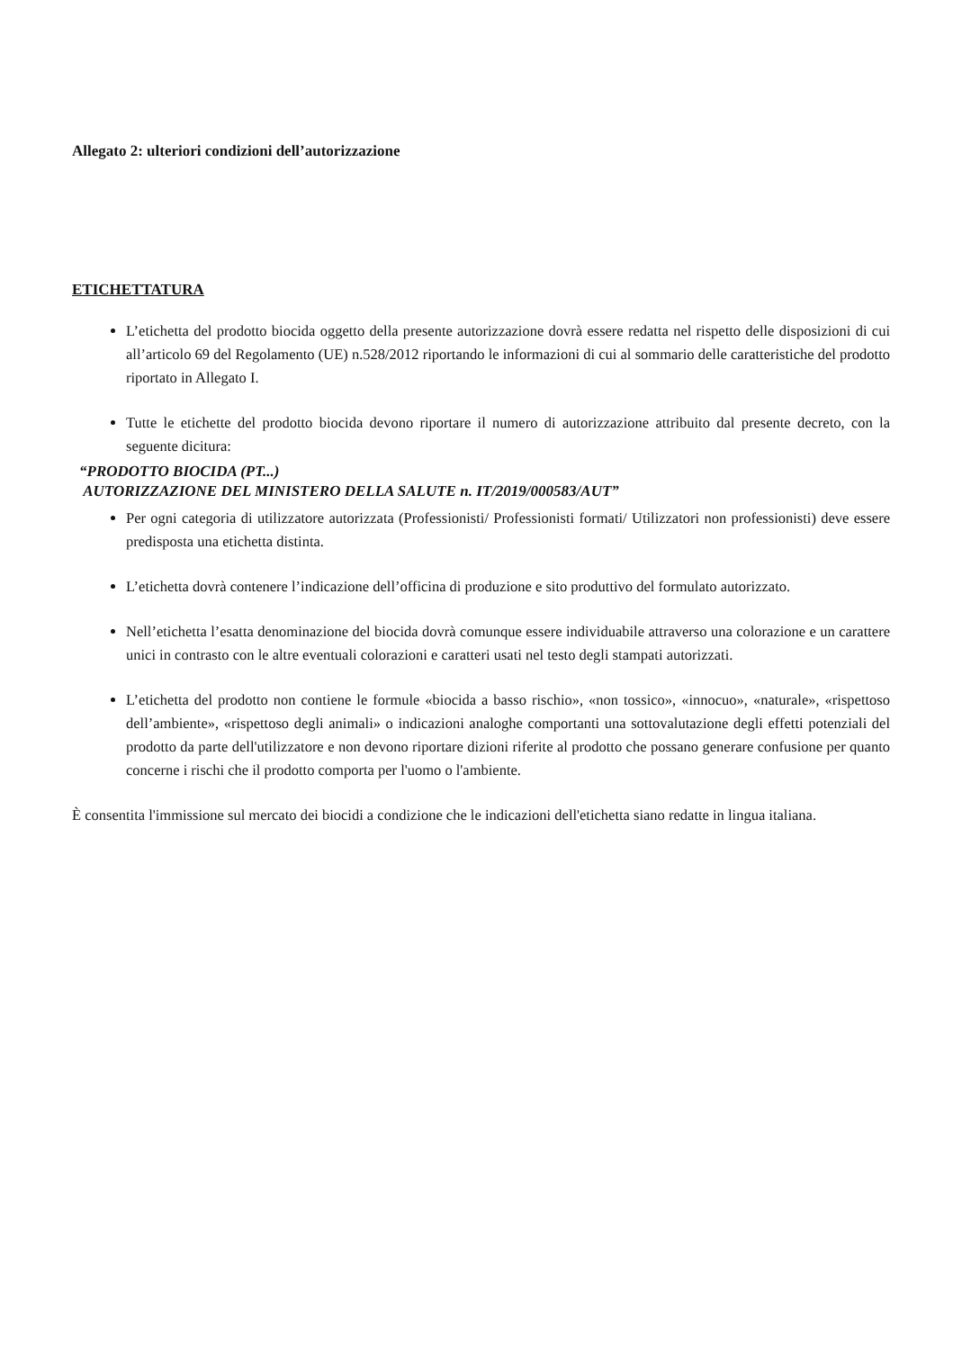Allegato 2: ulteriori condizioni dell’autorizzazione
ETICHETTATURA
L’etichetta del prodotto biocida oggetto della presente autorizzazione dovrà essere redatta nel rispetto delle disposizioni di cui all’articolo 69 del Regolamento (UE) n.528/2012 riportando le informazioni di cui al sommario delle caratteristiche del prodotto riportato in Allegato I.
Tutte le etichette del prodotto biocida devono riportare il numero di autorizzazione attribuito dal presente decreto, con la seguente dicitura:
“PRODOTTO BIOCIDA (PT...)
AUTORIZZAZIONE DEL MINISTERO DELLA SALUTE n. IT/2019/000583/AUT”
Per ogni categoria di utilizzatore autorizzata (Professionisti/ Professionisti formati/ Utilizzatori non professionisti) deve essere predisposta una etichetta distinta.
L’etichetta dovrà contenere l’indicazione dell’officina di produzione e sito produttivo del formulato autorizzato.
Nell’etichetta l’esatta denominazione del biocida dovrà comunque essere individuabile attraverso una colorazione e un carattere unici in contrasto con le altre eventuali colorazioni e caratteri usati nel testo degli stampati autorizzati.
L’etichetta del prodotto non contiene le formule «biocida a basso rischio», «non tossico», «innocuo», «naturale», «rispettoso dell’ambiente», «rispettoso degli animali» o indicazioni analoghe comportanti una sottovalutazione degli effetti potenziali del prodotto da parte dell'utilizzatore e non devono riportare dizioni riferite al prodotto che possano generare confusione per quanto concerne i rischi che il prodotto comporta per l'uomo o l'ambiente.
È consentita l'immissione sul mercato dei biocidi a condizione che le indicazioni dell'etichetta siano redatte in lingua italiana.